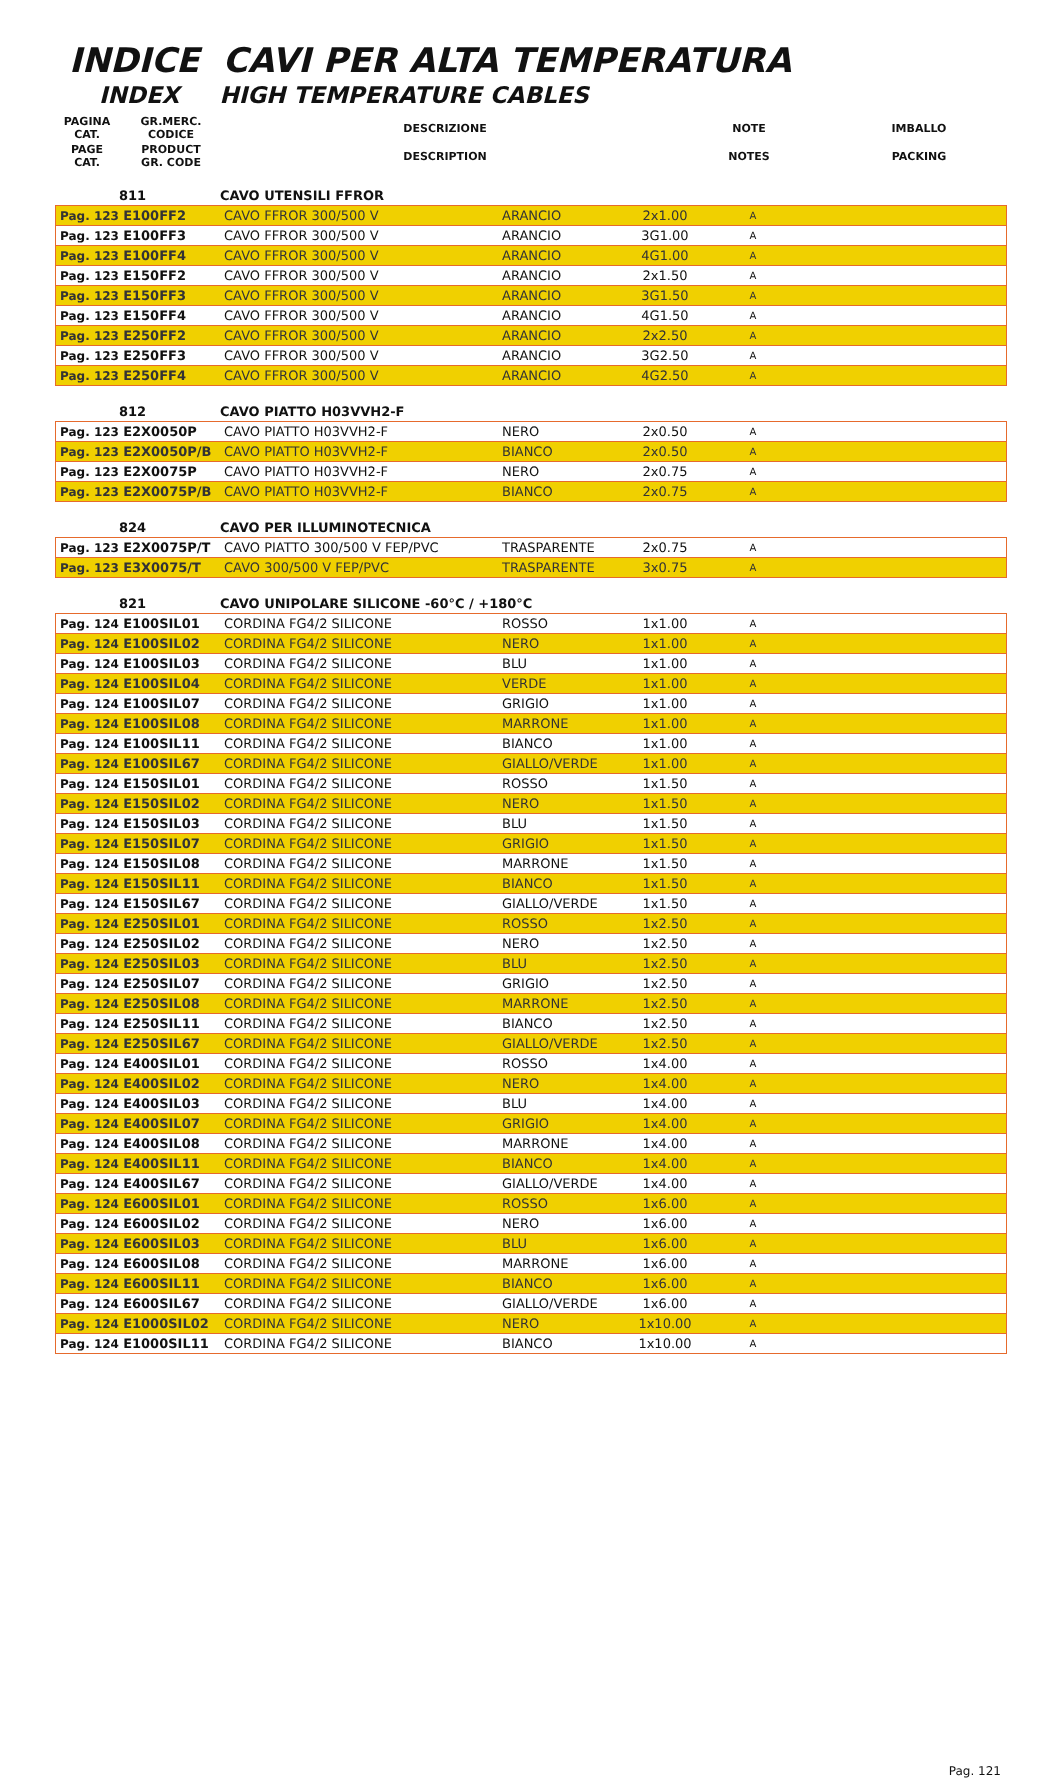INDICE CAVI PER ALTA TEMPERATURA
INDEX HIGH TEMPERATURE CABLES
| PAGINA CAT. | GR.MERC. CODICE | DESCRIZIONE | NOTE | IMBALLO |
| PAGE CAT. | PRODUCT GR. CODE | DESCRIPTION | NOTES | PACKING |
811 CAVO UTENSILI FFROR
| Pag. 123 E100FF2 | CAVO FFROR 300/500 V | ARANCIO | 2x1.00 | A | |
| Pag. 123 E100FF3 | CAVO FFROR 300/500 V | ARANCIO | 3G1.00 | A | |
| Pag. 123 E100FF4 | CAVO FFROR 300/500 V | ARANCIO | 4G1.00 | A | |
| Pag. 123 E150FF2 | CAVO FFROR 300/500 V | ARANCIO | 2x1.50 | A | |
| Pag. 123 E150FF3 | CAVO FFROR 300/500 V | ARANCIO | 3G1.50 | A | |
| Pag. 123 E150FF4 | CAVO FFROR 300/500 V | ARANCIO | 4G1.50 | A | |
| Pag. 123 E250FF2 | CAVO FFROR 300/500 V | ARANCIO | 2x2.50 | A | |
| Pag. 123 E250FF3 | CAVO FFROR 300/500 V | ARANCIO | 3G2.50 | A | |
| Pag. 123 E250FF4 | CAVO FFROR 300/500 V | ARANCIO | 4G2.50 | A | |
812 CAVO PIATTO H03VVH2-F
| Pag. 123 E2X0050P | CAVO PIATTO H03VVH2-F | NERO | 2x0.50 | A | |
| Pag. 123 E2X0050P/B | CAVO PIATTO H03VVH2-F | BIANCO | 2x0.50 | A | |
| Pag. 123 E2X0075P | CAVO PIATTO H03VVH2-F | NERO | 2x0.75 | A | |
| Pag. 123 E2X0075P/B | CAVO PIATTO H03VVH2-F | BIANCO | 2x0.75 | A | |
824 CAVO PER ILLUMINOTECNICA
| Pag. 123 E2X0075P/T | CAVO PIATTO 300/500 V FEP/PVC | TRASPARENTE | 2x0.75 | A | |
| Pag. 123 E3X0075/T | CAVO 300/500 V FEP/PVC | TRASPARENTE | 3x0.75 | A | |
821 CAVO UNIPOLARE SILICONE -60°C / +180°C
| Pag. 124 E100SIL01 | CORDINA FG4/2 SILICONE | ROSSO | 1x1.00 | A | |
| Pag. 124 E100SIL02 | CORDINA FG4/2 SILICONE | NERO | 1x1.00 | A | |
| Pag. 124 E100SIL03 | CORDINA FG4/2 SILICONE | BLU | 1x1.00 | A | |
| Pag. 124 E100SIL04 | CORDINA FG4/2 SILICONE | VERDE | 1x1.00 | A | |
| Pag. 124 E100SIL07 | CORDINA FG4/2 SILICONE | GRIGIO | 1x1.00 | A | |
| Pag. 124 E100SIL08 | CORDINA FG4/2 SILICONE | MARRONE | 1x1.00 | A | |
| Pag. 124 E100SIL11 | CORDINA FG4/2 SILICONE | BIANCO | 1x1.00 | A | |
| Pag. 124 E100SIL67 | CORDINA FG4/2 SILICONE | GIALLO/VERDE | 1x1.00 | A | |
| Pag. 124 E150SIL01 | CORDINA FG4/2 SILICONE | ROSSO | 1x1.50 | A | |
| Pag. 124 E150SIL02 | CORDINA FG4/2 SILICONE | NERO | 1x1.50 | A | |
| Pag. 124 E150SIL03 | CORDINA FG4/2 SILICONE | BLU | 1x1.50 | A | |
| Pag. 124 E150SIL07 | CORDINA FG4/2 SILICONE | GRIGIO | 1x1.50 | A | |
| Pag. 124 E150SIL08 | CORDINA FG4/2 SILICONE | MARRONE | 1x1.50 | A | |
| Pag. 124 E150SIL11 | CORDINA FG4/2 SILICONE | BIANCO | 1x1.50 | A | |
| Pag. 124 E150SIL67 | CORDINA FG4/2 SILICONE | GIALLO/VERDE | 1x1.50 | A | |
| Pag. 124 E250SIL01 | CORDINA FG4/2 SILICONE | ROSSO | 1x2.50 | A | |
| Pag. 124 E250SIL02 | CORDINA FG4/2 SILICONE | NERO | 1x2.50 | A | |
| Pag. 124 E250SIL03 | CORDINA FG4/2 SILICONE | BLU | 1x2.50 | A | |
| Pag. 124 E250SIL07 | CORDINA FG4/2 SILICONE | GRIGIO | 1x2.50 | A | |
| Pag. 124 E250SIL08 | CORDINA FG4/2 SILICONE | MARRONE | 1x2.50 | A | |
| Pag. 124 E250SIL11 | CORDINA FG4/2 SILICONE | BIANCO | 1x2.50 | A | |
| Pag. 124 E250SIL67 | CORDINA FG4/2 SILICONE | GIALLO/VERDE | 1x2.50 | A | |
| Pag. 124 E400SIL01 | CORDINA FG4/2 SILICONE | ROSSO | 1x4.00 | A | |
| Pag. 124 E400SIL02 | CORDINA FG4/2 SILICONE | NERO | 1x4.00 | A | |
| Pag. 124 E400SIL03 | CORDINA FG4/2 SILICONE | BLU | 1x4.00 | A | |
| Pag. 124 E400SIL07 | CORDINA FG4/2 SILICONE | GRIGIO | 1x4.00 | A | |
| Pag. 124 E400SIL08 | CORDINA FG4/2 SILICONE | MARRONE | 1x4.00 | A | |
| Pag. 124 E400SIL11 | CORDINA FG4/2 SILICONE | BIANCO | 1x4.00 | A | |
| Pag. 124 E400SIL67 | CORDINA FG4/2 SILICONE | GIALLO/VERDE | 1x4.00 | A | |
| Pag. 124 E600SIL01 | CORDINA FG4/2 SILICONE | ROSSO | 1x6.00 | A | |
| Pag. 124 E600SIL02 | CORDINA FG4/2 SILICONE | NERO | 1x6.00 | A | |
| Pag. 124 E600SIL03 | CORDINA FG4/2 SILICONE | BLU | 1x6.00 | A | |
| Pag. 124 E600SIL08 | CORDINA FG4/2 SILICONE | MARRONE | 1x6.00 | A | |
| Pag. 124 E600SIL11 | CORDINA FG4/2 SILICONE | BIANCO | 1x6.00 | A | |
| Pag. 124 E600SIL67 | CORDINA FG4/2 SILICONE | GIALLO/VERDE | 1x6.00 | A | |
| Pag. 124 E1000SIL02 | CORDINA FG4/2 SILICONE | NERO | 1x10.00 | A | |
| Pag. 124 E1000SIL11 | CORDINA FG4/2 SILICONE | BIANCO | 1x10.00 | A | |
Pag. 121